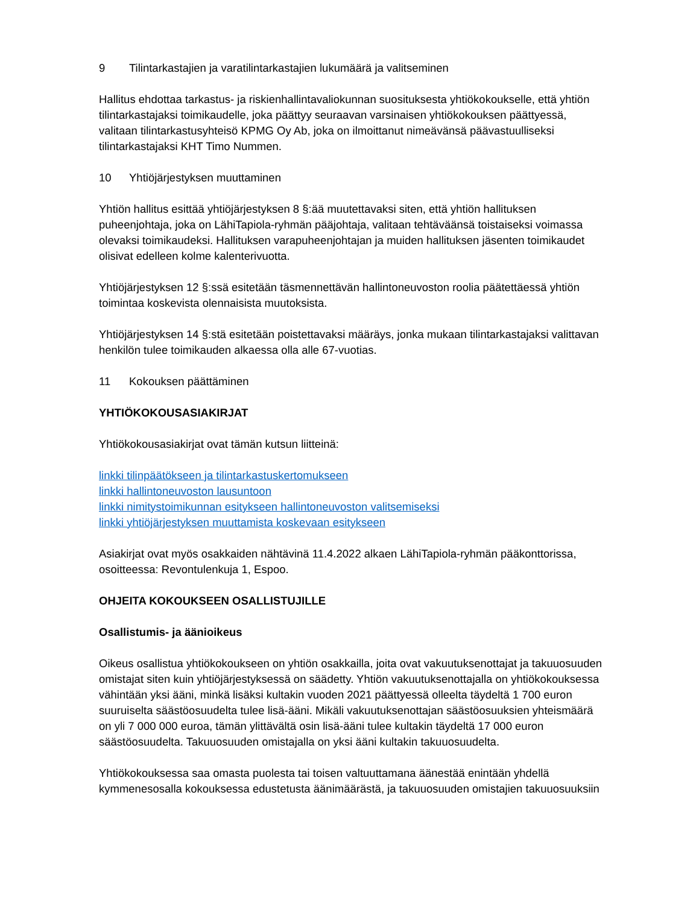9 Tilintarkastajien ja varatilintarkastajien lukumäärä ja valitseminen
Hallitus ehdottaa tarkastus- ja riskienhallintavaliokunnan suosituksesta yhtiökokoukselle, että yhtiön tilintarkastajaksi toimikaudelle, joka päättyy seuraavan varsinaisen yhtiökokouksen päättyessä, valitaan tilintarkastusyhteisö KPMG Oy Ab, joka on ilmoittanut nimeävänsä päävastuulliseksi tilintarkastajaksi KHT Timo Nummen.
10 Yhtiöjärjestyksen muuttaminen
Yhtiön hallitus esittää yhtiöjärjestyksen 8 §:ää muutettavaksi siten, että yhtiön hallituksen puheenjohtaja, joka on LähiTapiola-ryhmän pääjohtaja, valitaan tehtäväänsä toistaiseksi voimassa olevaksi toimikaudeksi. Hallituksen varapuheenjohtajan ja muiden hallituksen jäsenten toimikaudet olisivat edelleen kolme kalenterivuotta.
Yhtiöjärjestyksen 12 §:ssä esitetään täsmennettävän hallintoneuvoston roolia päätettäessä yhtiön toimintaa koskevista olennaisista muutoksista.
Yhtiöjärjestyksen 14 §:stä esitetään poistettavaksi määräys, jonka mukaan tilintarkastajaksi valittavan henkilön tulee toimikauden alkaessa olla alle 67-vuotias.
11 Kokouksen päättäminen
YHTIÖKOKOUSASIAKIRJAT
Yhtiökokousasiakirjat ovat tämän kutsun liitteinä:
linkki tilinpäätökseen ja tilintarkastuskertomukseen
linkki hallintoneuvoston lausuntoon
linkki nimitystoimikunnan esitykseen hallintoneuvoston valitsemiseksi
linkki yhtiöjärjestyksen muuttamista koskevaan esitykseen
Asiakirjat ovat myös osakkaiden nähtävinä 11.4.2022 alkaen LähiTapiola-ryhmän pääkonttorissa, osoitteessa: Revontulenkuja 1, Espoo.
OHJEITA KOKOUKSEEN OSALLISTUJILLE
Osallistumis- ja äänioikeus
Oikeus osallistua yhtiökokoukseen on yhtiön osakkailla, joita ovat vakuutuksenottajat ja takuuosuuden omistajat siten kuin yhtiöjärjestyksessä on säädetty. Yhtiön vakuutuksenottajalla on yhtiökokouksessa vähintään yksi ääni, minkä lisäksi kultakin vuoden 2021 päättyessä olleelta täydeltä 1 700 euron suuruiselta säästöosuudelta tulee lisä-ääni. Mikäli vakuutuksenottajan säästöosuuksien yhteismäärä on yli 7 000 000 euroa, tämän ylittävältä osin lisä-ääni tulee kultakin täydeltä 17 000 euron säästöosuudelta. Takuuosuuden omistajalla on yksi ääni kultakin takuuosuudelta.
Yhtiökokouksessa saa omasta puolesta tai toisen valtuuttamana äänestää enintään yhdellä kymmenesosalla kokouksessa edustetusta äänimäärästä, ja takuuosuuden omistajien takuuosuuksiin